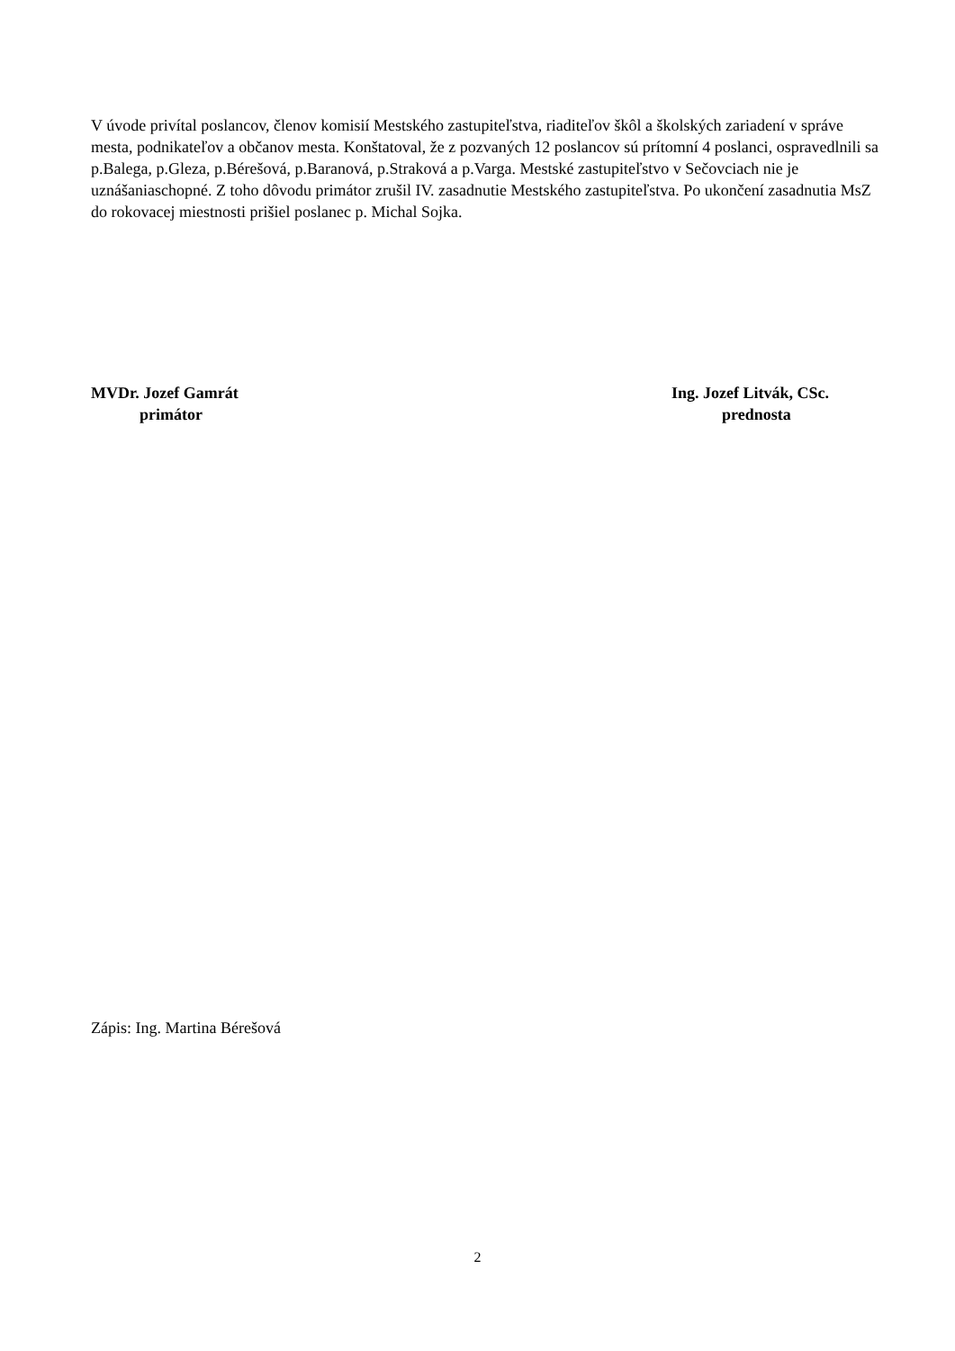V úvode privítal poslancov, členov komisií Mestského zastupiteľstva, riaditeľov škôl a školských zariadení v správe mesta, podnikateľov a občanov mesta. Konštatoval, že z pozvaných 12 poslancov sú prítomní 4 poslanci, ospravedlnili sa p.Balega, p.Gleza, p.Bérešová, p.Baranová, p.Straková a p.Varga. Mestské zastupiteľstvo v Sečovciach nie je uznášaniaschopné. Z toho dôvodu primátor zrušil IV. zasadnutie Mestského zastupiteľstva. Po ukončení zasadnutia MsZ do rokovacej miestnosti prišiel poslanec p. Michal Sojka.
MVDr. Jozef Gamrát
primátor
Ing. Jozef Litvák, CSc.
prednosta
Zápis: Ing. Martina Bérešová
2